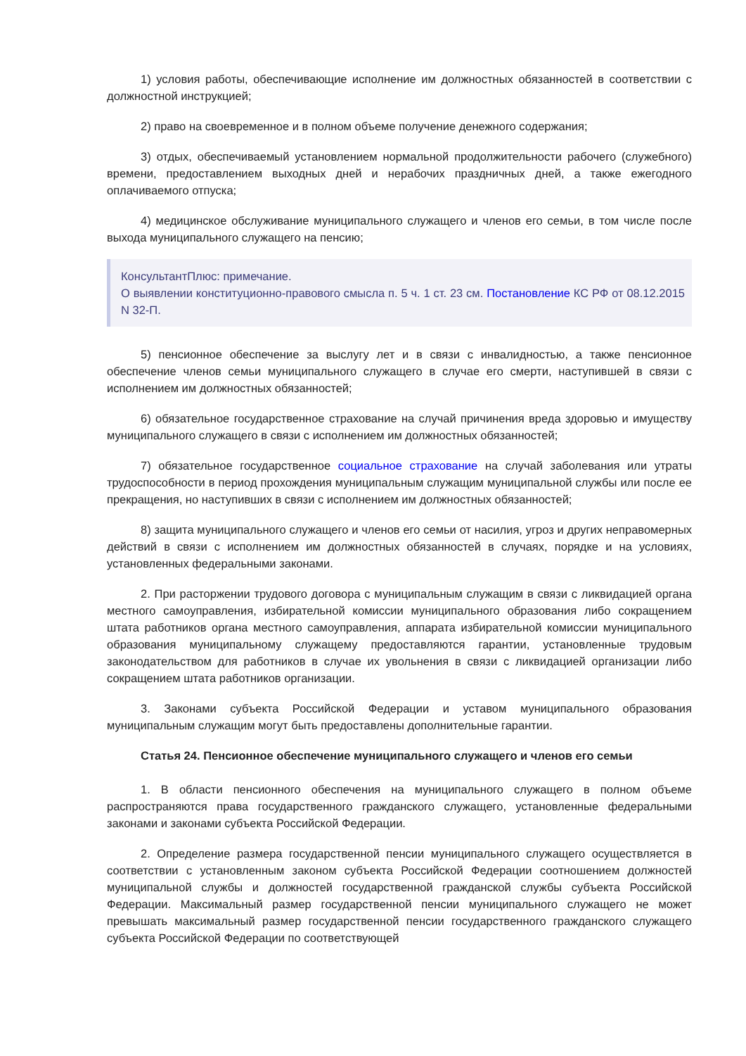1) условия работы, обеспечивающие исполнение им должностных обязанностей в соответствии с должностной инструкцией;
2) право на своевременное и в полном объеме получение денежного содержания;
3) отдых, обеспечиваемый установлением нормальной продолжительности рабочего (служебного) времени, предоставлением выходных дней и нерабочих праздничных дней, а также ежегодного оплачиваемого отпуска;
4) медицинское обслуживание муниципального служащего и членов его семьи, в том числе после выхода муниципального служащего на пенсию;
КонсультантПлюс: примечание.
О выявлении конституционно-правового смысла п. 5 ч. 1 ст. 23 см. Постановление КС РФ от 08.12.2015 N 32-П.
5) пенсионное обеспечение за выслугу лет и в связи с инвалидностью, а также пенсионное обеспечение членов семьи муниципального служащего в случае его смерти, наступившей в связи с исполнением им должностных обязанностей;
6) обязательное государственное страхование на случай причинения вреда здоровью и имуществу муниципального служащего в связи с исполнением им должностных обязанностей;
7) обязательное государственное социальное страхование на случай заболевания или утраты трудоспособности в период прохождения муниципальным служащим муниципальной службы или после ее прекращения, но наступивших в связи с исполнением им должностных обязанностей;
8) защита муниципального служащего и членов его семьи от насилия, угроз и других неправомерных действий в связи с исполнением им должностных обязанностей в случаях, порядке и на условиях, установленных федеральными законами.
2. При расторжении трудового договора с муниципальным служащим в связи с ликвидацией органа местного самоуправления, избирательной комиссии муниципального образования либо сокращением штата работников органа местного самоуправления, аппарата избирательной комиссии муниципального образования муниципальному служащему предоставляются гарантии, установленные трудовым законодательством для работников в случае их увольнения в связи с ликвидацией организации либо сокращением штата работников организации.
3. Законами субъекта Российской Федерации и уставом муниципального образования муниципальным служащим могут быть предоставлены дополнительные гарантии.
Статья 24. Пенсионное обеспечение муниципального служащего и членов его семьи
1. В области пенсионного обеспечения на муниципального служащего в полном объеме распространяются права государственного гражданского служащего, установленные федеральными законами и законами субъекта Российской Федерации.
2. Определение размера государственной пенсии муниципального служащего осуществляется в соответствии с установленным законом субъекта Российской Федерации соотношением должностей муниципальной службы и должностей государственной гражданской службы субъекта Российской Федерации. Максимальный размер государственной пенсии муниципального служащего не может превышать максимальный размер государственной пенсии государственного гражданского служащего субъекта Российской Федерации по соответствующей